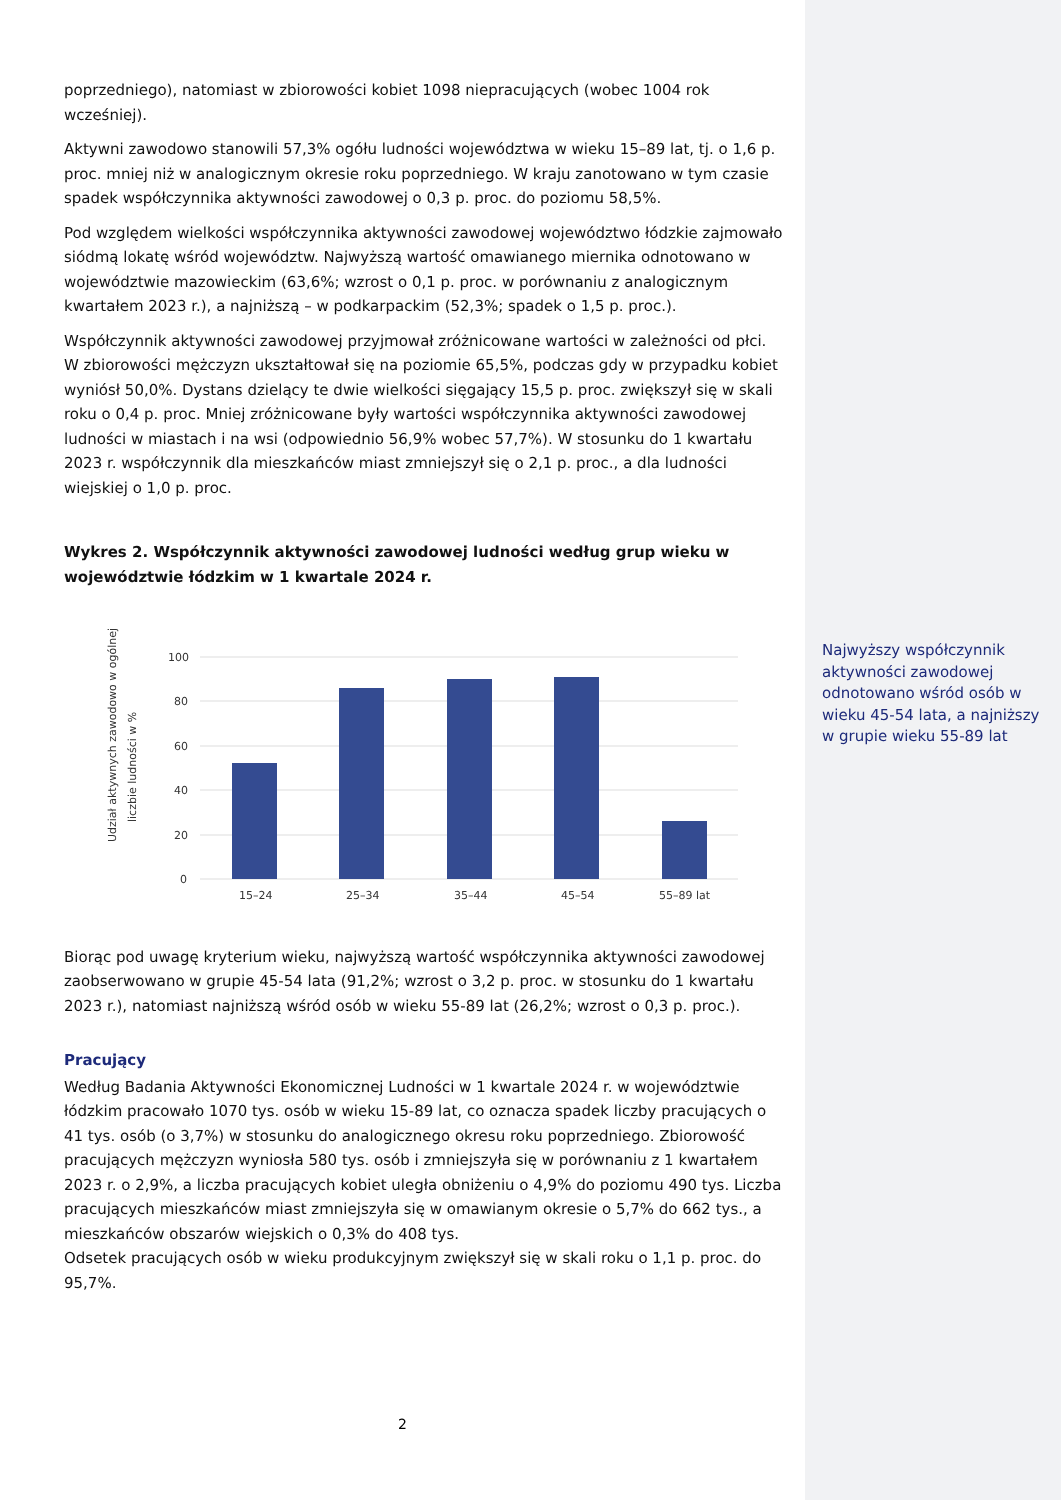poprzedniego), natomiast w zbiorowości kobiet 1098 niepracujących (wobec 1004 rok wcześniej).
Aktywni zawodowo stanowili 57,3% ogółu ludności województwa w wieku 15–89 lat, tj. o 1,6 p. proc. mniej niż w analogicznym okresie roku poprzedniego. W kraju zanotowano w tym czasie spadek współczynnika aktywności zawodowej o 0,3 p. proc. do poziomu 58,5%.
Pod względem wielkości współczynnika aktywności zawodowej województwo łódzkie zajmowało siódmą lokatę wśród województw. Najwyższą wartość omawianego miernika odnotowano w województwie mazowieckim (63,6%; wzrost o 0,1 p. proc. w porównaniu z analogicznym kwartałem 2023 r.), a najniższą – w podkarpackim (52,3%; spadek o 1,5 p. proc.).
Współczynnik aktywności zawodowej przyjmował zróżnicowane wartości w zależności od płci. W zbiorowości mężczyzn ukształtował się na poziomie 65,5%, podczas gdy w przypadku kobiet wyniósł 50,0%. Dystans dzielący te dwie wielkości sięgający 15,5 p. proc. zwiększył się w skali roku o 0,4 p. proc. Mniej zróżnicowane były wartości współczynnika aktywności zawodowej ludności w miastach i na wsi (odpowiednio 56,9% wobec 57,7%). W stosunku do 1 kwartału 2023 r. współczynnik dla mieszkańców miast zmniejszył się o 2,1 p. proc., a dla ludności wiejskiej o 1,0 p. proc.
Wykres 2. Współczynnik aktywności zawodowej ludności według grup wieku w województwie łódzkim w 1 kwartale 2024 r.
Udział aktywnych zawodowo w ogólnej
liczbie ludności w %
100
80
60
40
20
0
15–24
25–34
35–44
45–54
55–89 lat
Biorąc pod uwagę kryterium wieku, najwyższą wartość współczynnika aktywności zawodowej zaobserwowano w grupie 45-54 lata (91,2%; wzrost o 3,2 p. proc. w stosunku do 1 kwartału 2023 r.), natomiast najniższą wśród osób w wieku 55-89 lat (26,2%; wzrost o 0,3 p. proc.).
Pracujący
Według Badania Aktywności Ekonomicznej Ludności w 1 kwartale 2024 r. w województwie łódzkim pracowało 1070 tys. osób w wieku 15-89 lat, co oznacza spadek liczby pracujących o 41 tys. osób (o 3,7%) w stosunku do analogicznego okresu roku poprzedniego. Zbiorowość pracujących mężczyzn wyniosła 580 tys. osób i zmniejszyła się w porównaniu z 1 kwartałem 2023 r. o 2,9%, a liczba pracujących kobiet uległa obniżeniu o 4,9% do poziomu 490 tys. Liczba pracujących mieszkańców miast zmniejszyła się w omawianym okresie o 5,7% do 662 tys., a mieszkańców obszarów wiejskich o 0,3% do 408 tys.
Odsetek pracujących osób w wieku produkcyjnym zwiększył się w skali roku o 1,1 p. proc. do 95,7%.
Najwyższy współczynnik aktywności zawodowej odnotowano wśród osób w wieku 45-54 lata, a najniższy w grupie wieku 55-89 lat
2